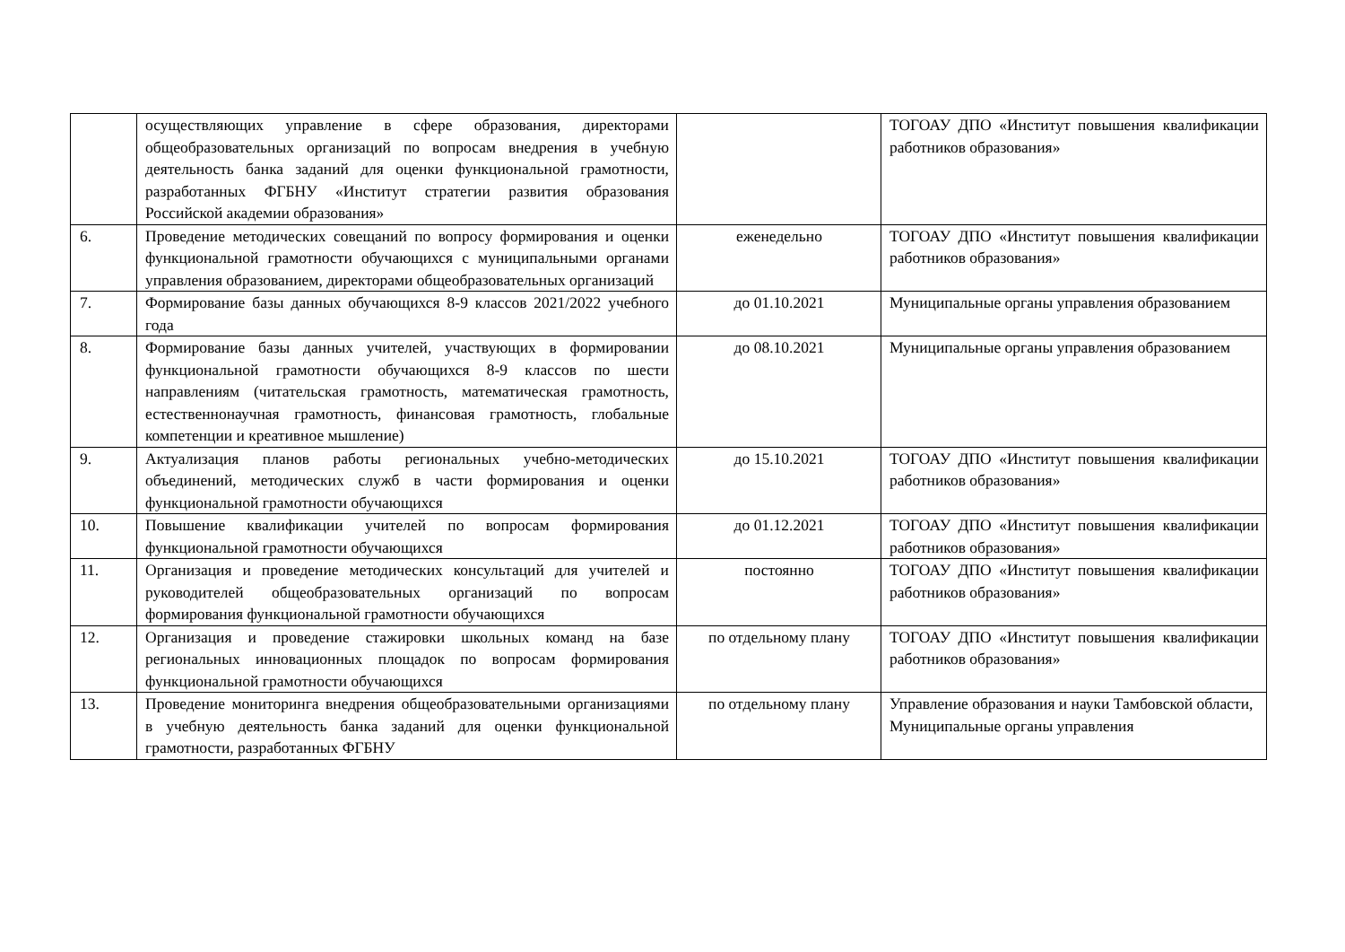| | осуществляющих управление в сфере образования, директорами общеобразовательных организаций по вопросам внедрения в учебную деятельность банка заданий для оценки функциональной грамотности, разработанных ФГБНУ «Институт стратегии развития образования Российской академии образования» | | ТОГОАУ ДПО «Институт повышения квалификации работников образования» |
| 6. | Проведение методических совещаний по вопросу формирования и оценки функциональной грамотности обучающихся с муниципальными органами управления образованием, директорами общеобразовательных организаций | еженедельно | ТОГОАУ ДПО «Институт повышения квалификации работников образования» |
| 7. | Формирование базы данных обучающихся 8-9 классов 2021/2022 учебного года | до 01.10.2021 | Муниципальные органы управления образованием |
| 8. | Формирование базы данных учителей, участвующих в формировании функциональной грамотности обучающихся 8-9 классов по шести направлениям (читательская грамотность, математическая грамотность, естественнонаучная грамотность, финансовая грамотность, глобальные компетенции и креативное мышление) | до 08.10.2021 | Муниципальные органы управления образованием |
| 9. | Актуализация планов работы региональных учебно-методических объединений, методических служб в части формирования и оценки функциональной грамотности обучающихся | до 15.10.2021 | ТОГОАУ ДПО «Институт повышения квалификации работников образования» |
| 10. | Повышение квалификации учителей по вопросам формирования функциональной грамотности обучающихся | до 01.12.2021 | ТОГОАУ ДПО «Институт повышения квалификации работников образования» |
| 11. | Организация и проведение методических консультаций для учителей и руководителей общеобразовательных организаций по вопросам формирования функциональной грамотности обучающихся | постоянно | ТОГОАУ ДПО «Институт повышения квалификации работников образования» |
| 12. | Организация и проведение стажировки школьных команд на базе региональных инновационных площадок по вопросам формирования функциональной грамотности обучающихся | по отдельному плану | ТОГОАУ ДПО «Институт повышения квалификации работников образования» |
| 13. | Проведение мониторинга внедрения общеобразовательными организациями в учебную деятельность банка заданий для оценки функциональной грамотности, разработанных ФГБНУ | по отдельному плану | Управление образования и науки Тамбовской области, Муниципальные органы управления |